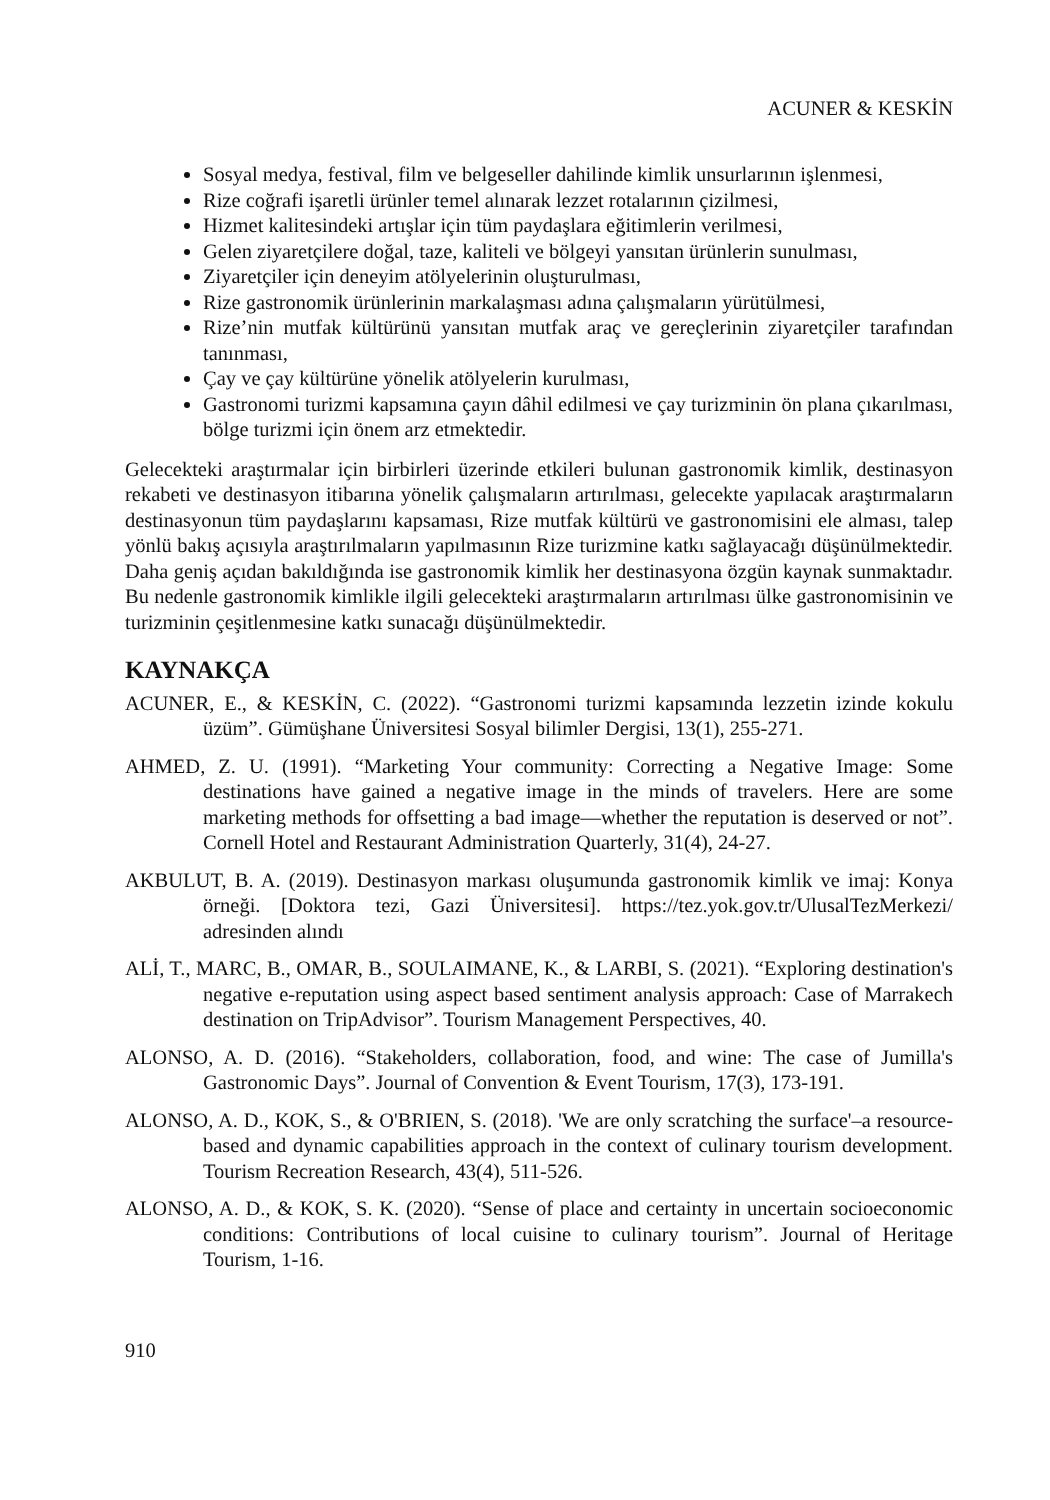ACUNER & KESKİN
Sosyal medya, festival, film ve belgeseller dahilinde kimlik unsurlarının işlenmesi,
Rize coğrafi işaretli ürünler temel alınarak lezzet rotalarının çizilmesi,
Hizmet kalitesindeki artışlar için tüm paydaşlara eğitimlerin verilmesi,
Gelen ziyaretçilere doğal, taze, kaliteli ve bölgeyi yansıtan ürünlerin sunulması,
Ziyaretçiler için deneyim atölyelerinin oluşturulması,
Rize gastronomik ürünlerinin markalaşması adına çalışmaların yürütülmesi,
Rize’nin mutfak kültürünü yansıtan mutfak araç ve gereçlerinin ziyaretçiler tarafından tanınması,
Çay ve çay kültürüne yönelik atölyelerin kurulması,
Gastronomi turizmi kapsamına çayın dâhil edilmesi ve çay turizminin ön plana çıkarılması, bölge turizmi için önem arz etmektedir.
Gelecekteki araştırmalar için birbirleri üzerinde etkileri bulunan gastronomik kimlik, destinasyon rekabeti ve destinasyon itibarına yönelik çalışmaların artırılması, gelecekte yapılacak araştırmaların destinasyonun tüm paydaşlarını kapsaması, Rize mutfak kültürü ve gastronomisini ele alması, talep yönlü bakış açısıyla araştırılmaların yapılmasının Rize turizmine katkı sağlayacağı düşünülmektedir. Daha geniş açıdan bakıldığında ise gastronomik kimlik her destinasyona özgün kaynak sunmaktadır. Bu nedenle gastronomik kimlikle ilgili gelecekteki araştırmaların artırılması ülke gastronomisinin ve turizminin çeşitlenmesine katkı sunacağı düşünülmektedir.
KAYNAKÇA
ACUNER, E., & KESKİN, C. (2022). “Gastronomi turizmi kapsamında lezzetin izinde kokulu üzüm”. Gümüşhane Üniversitesi Sosyal bilimler Dergisi, 13(1), 255-271.
AHMED, Z. U. (1991). “Marketing Your community: Correcting a Negative Image: Some destinations have gained a negative image in the minds of travelers. Here are some marketing methods for offsetting a bad image—whether the reputation is deserved or not”. Cornell Hotel and Restaurant Administration Quarterly, 31(4), 24-27.
AKBULUT, B. A. (2019). Destinasyon markası oluşumunda gastronomik kimlik ve imaj: Konya örneği. [Doktora tezi, Gazi Üniversitesi]. https://tez.yok.gov.tr/UlusalTezMerkezi/ adresinden alındı
ALİ, T., MARC, B., OMAR, B., SOULAIMANE, K., & LARBI, S. (2021). “Exploring destination's negative e-reputation using aspect based sentiment analysis approach: Case of Marrakech destination on TripAdvisor”. Tourism Management Perspectives, 40.
ALONSO, A. D. (2016). “Stakeholders, collaboration, food, and wine: The case of Jumilla's Gastronomic Days”. Journal of Convention & Event Tourism, 17(3), 173-191.
ALONSO, A. D., KOK, S., & O'BRIEN, S. (2018). 'We are only scratching the surface'–a resource-based and dynamic capabilities approach in the context of culinary tourism development. Tourism Recreation Research, 43(4), 511-526.
ALONSO, A. D., & KOK, S. K. (2020). “Sense of place and certainty in uncertain socioeconomic conditions: Contributions of local cuisine to culinary tourism”. Journal of Heritage Tourism, 1-16.
910